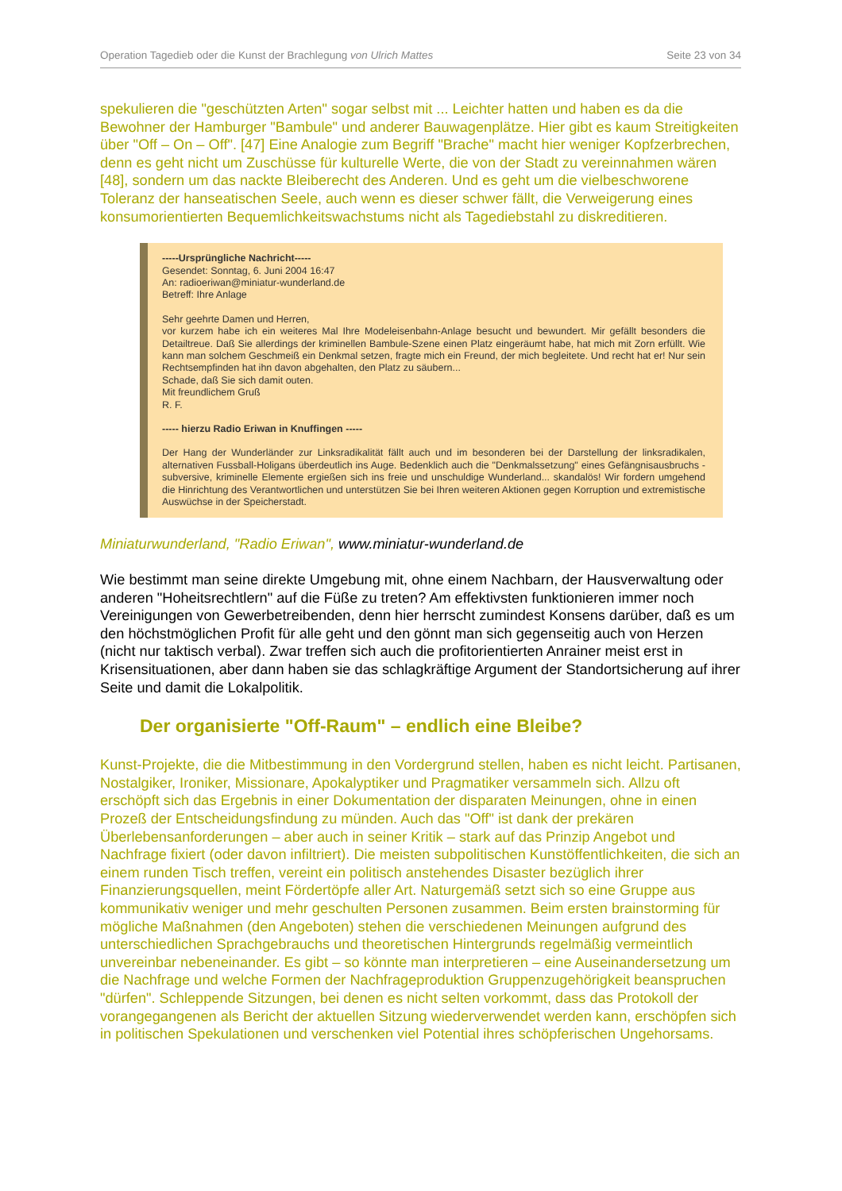Operation Tagedieb oder die Kunst der Brachlegung von Ulrich Mattes Seite 23 von 34
spekulieren die "geschützten Arten" sogar selbst mit ... Leichter hatten und haben es da die Bewohner der Hamburger "Bambule" und anderer Bauwagenplätze. Hier gibt es kaum Streitigkeiten über "Off – On – Off". [47] Eine Analogie zum Begriff "Brache" macht hier weniger Kopfzerbrechen, denn es geht nicht um Zuschüsse für kulturelle Werte, die von der Stadt zu vereinnahmen wären [48], sondern um das nackte Bleiberecht des Anderen. Und es geht um die vielbeschworene Toleranz der hanseatischen Seele, auch wenn es dieser schwer fällt, die Verweigerung eines konsumorientierten Bequemlichkeitswachstums nicht als Tagediebstahl zu diskreditieren.
-----Ursprüngliche Nachricht-----
Gesendet: Sonntag, 6. Juni 2004 16:47
An: radioeriwan@miniatur-wunderland.de
Betreff: Ihre Anlage
Sehr geehrte Damen und Herren,
vor kurzem habe ich ein weiteres Mal Ihre Modeleisenbahn-Anlage besucht und bewundert. Mir gefällt besonders die Detailtreue. Daß Sie allerdings der kriminellen Bambule-Szene einen Platz eingeräumt habe, hat mich mit Zorn erfüllt. Wie kann man solchem Geschmeiß ein Denkmal setzen, fragte mich ein Freund, der mich begleitete. Und recht hat er! Nur sein Rechtsempfinden hat ihn davon abgehalten, den Platz zu säubern...
Schade, daß Sie sich damit outen.
Mit freundlichem Gruß
R. F.
----- hierzu Radio Eriwan in Knuffingen -----
Der Hang der Wunderländer zur Linksradikalität fällt auch und im besonderen bei der Darstellung der linksradikalen, alternativen Fussball-Holigans überdeutlich ins Auge. Bedenklich auch die "Denkmalssetzung" eines Gefängnisausbruchs - subversive, kriminelle Elemente ergießen sich ins freie und unschuldige Wunderland... skandalös! Wir fordern umgehend die Hinrichtung des Verantwortlichen und unterstützen Sie bei Ihren weiteren Aktionen gegen Korruption und extremistische Auswüchse in der Speicherstadt.
Miniaturwunderland, "Radio Eriwan", www.miniatur-wunderland.de
Wie bestimmt man seine direkte Umgebung mit, ohne einem Nachbarn, der Hausverwaltung oder anderen "Hoheitsrechtlern" auf die Füße zu treten? Am effektivsten funktionieren immer noch Vereinigungen von Gewerbetreibenden, denn hier herrscht zumindest Konsens darüber, daß es um den höchstmöglichen Profit für alle geht und den gönnt man sich gegenseitig auch von Herzen (nicht nur taktisch verbal). Zwar treffen sich auch die profitorientierten Anrainer meist erst in Krisensituationen, aber dann haben sie das schlagkräftige Argument der Standortsicherung auf ihrer Seite und damit die Lokalpolitik.
Der organisierte "Off-Raum" – endlich eine Bleibe?
Kunst-Projekte, die die Mitbestimmung in den Vordergrund stellen, haben es nicht leicht. Partisanen, Nostalgiker, Ironiker, Missionare, Apokalyptiker und Pragmatiker versammeln sich. Allzu oft erschöpft sich das Ergebnis in einer Dokumentation der disparaten Meinungen, ohne in einen Prozeß der Entscheidungsfindung zu münden. Auch das "Off" ist dank der prekären Überlebensanforderungen – aber auch in seiner Kritik – stark auf das Prinzip Angebot und Nachfrage fixiert (oder davon infiltriert). Die meisten subpolitischen Kunstöffentlichkeiten, die sich an einem runden Tisch treffen, vereint ein politisch anstehendes Disaster bezüglich ihrer Finanzierungsquellen, meint Fördertöpfe aller Art. Naturgemäß setzt sich so eine Gruppe aus kommunikativ weniger und mehr geschulten Personen zusammen. Beim ersten brainstorming für mögliche Maßnahmen (den Angeboten) stehen die verschiedenen Meinungen aufgrund des unterschiedlichen Sprachgebrauchs und theoretischen Hintergrunds regelmäßig vermeintlich unvereinbar nebeneinander. Es gibt – so könnte man interpretieren – eine Auseinandersetzung um die Nachfrage und welche Formen der Nachfrageproduktion Gruppenzugehörigkeit beanspruchen "dürfen". Schleppende Sitzungen, bei denen es nicht selten vorkommt, dass das Protokoll der vorangegangenen als Bericht der aktuellen Sitzung wiederverwendet werden kann, erschöpfen sich in politischen Spekulationen und verschenken viel Potential ihres schöpferischen Ungehorsams.